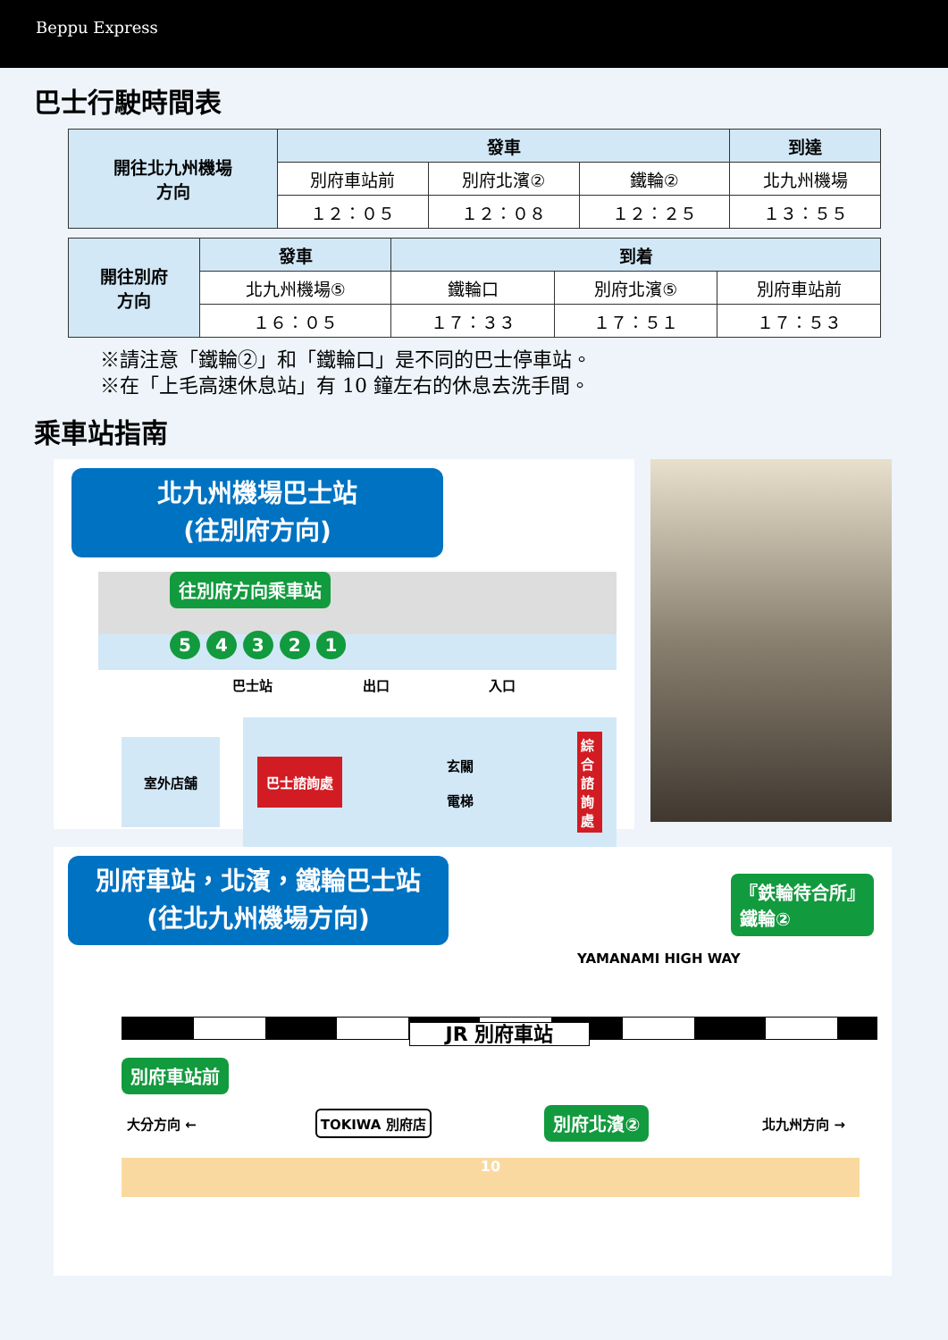Beppu Express
巴士行駛時間表
| 開往北九州機場 方向 | 發車 | | | 到達 |
| --- | --- | --- | --- | --- |
| | 別府車站前 | 別府北濱② | 鐵輪② | 北九州機場 |
| | １２：０５ | １２：０８ | １２：２５ | １３：５５ |
| 開往別府 方向 | 發車 | 到着 | | |
| --- | --- | --- | --- | --- |
| | 北九州機場⑤ | 鐵輪口 | 別府北濱⑤ | 別府車站前 |
| | １６：０５ | １７：３３ | １７：５１ | １７：５３ |
※請注意「鐵輪②」和「鐵輪口」是不同的巴士停車站。
※在「上毛高速休息站」有 10 鐘左右的休息去洗手間。
乘車站指南
北九州機場巴士站
(往別府方向)
往別府方向乘車站
5 4 3 2 1
巴士站 出口 入口
室外店舗
巴士諮詢處 玄關
電梯 綜合諮詢處
別府車站，北濱，鐵輪巴士站
(往北九州機場方向)
『鉄輪待合所』
鐵輪②
YAMANAMI HIGH WAY
JR 別府車站
別府車站前
大分方向 ← TOKIWA 別府店 別府北濱② 北九州方向 →
10